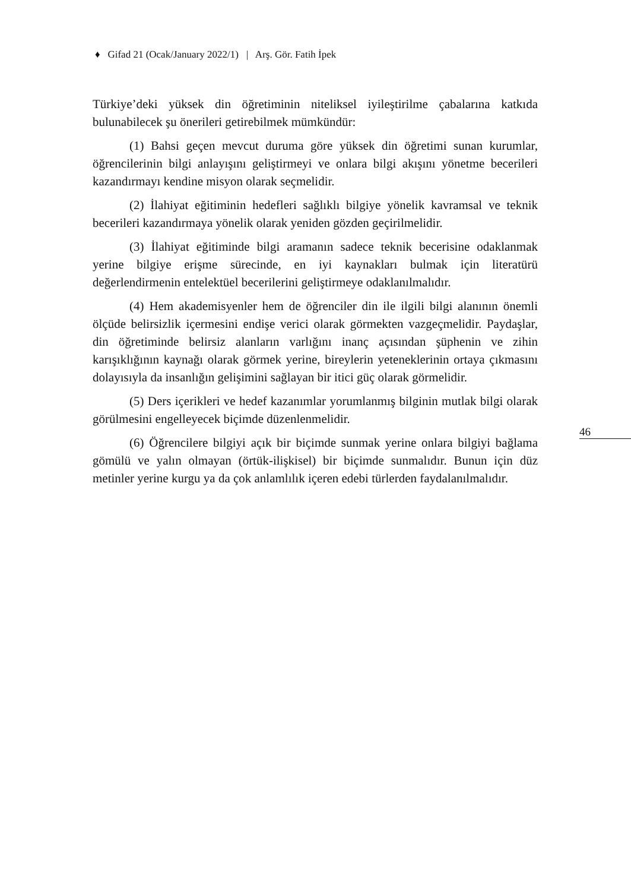♦ Gifad 21 (Ocak/January 2022/1) | Arş. Gör. Fatih İpek
Türkiye’deki yüksek din öğretiminin niteliksel iyileştirilme çabalarına katkıda bulunabilecek şu önerileri getirebilmek mümkündür:
(1) Bahsi geçen mevcut duruma göre yüksek din öğretimi sunan kurumlar, öğrencilerinin bilgi anlayışını geliştirmeyi ve onlara bilgi akışını yönetme becerileri kazandırmayı kendine misyon olarak seçmelidir.
(2) İlahiyat eğitiminin hedefleri sağlıklı bilgiye yönelik kavramsal ve teknik becerileri kazandırmaya yönelik olarak yeniden gözden geçirilmelidir.
(3) İlahiyat eğitiminde bilgi aramanın sadece teknik becerisine odaklanmak yerine bilgiye erişme sürecinde, en iyi kaynakları bulmak için literatürü değerlendirmenin entelektüel becerilerini geliştirmeye odaklanılmalıdır.
(4) Hem akademisyenler hem de öğrenciler din ile ilgili bilgi alanının önemli ölçüde belirsizlik içermesini endişe verici olarak görmekten vazgeçmelidir. Paydaşlar, din öğretiminde belirsiz alanların varlığını inanç açısından şüphenin ve zihin karışıklığının kaynağı olarak görmek yerine, bireylerin yeteneklerinin ortaya çıkmasını dolayısıyla da insanlığın gelişimini sağlayan bir itici güç olarak görmelidir.
(5) Ders içerikleri ve hedef kazanımlar yorumlanmış bilginin mutlak bilgi olarak görülmesini engelleyecek biçimde düzenlenmelidir.
(6) Öğrencilere bilgiyi açık bir biçimde sunmak yerine onlara bilgiyi bağlama gömülü ve yalın olmayan (örtük-ilişkisel) bir biçimde sunmalıdır. Bunun için düz metinler yerine kurgu ya da çok anlamlılık içeren edebi türlerden faydalanılmalıdır.
46